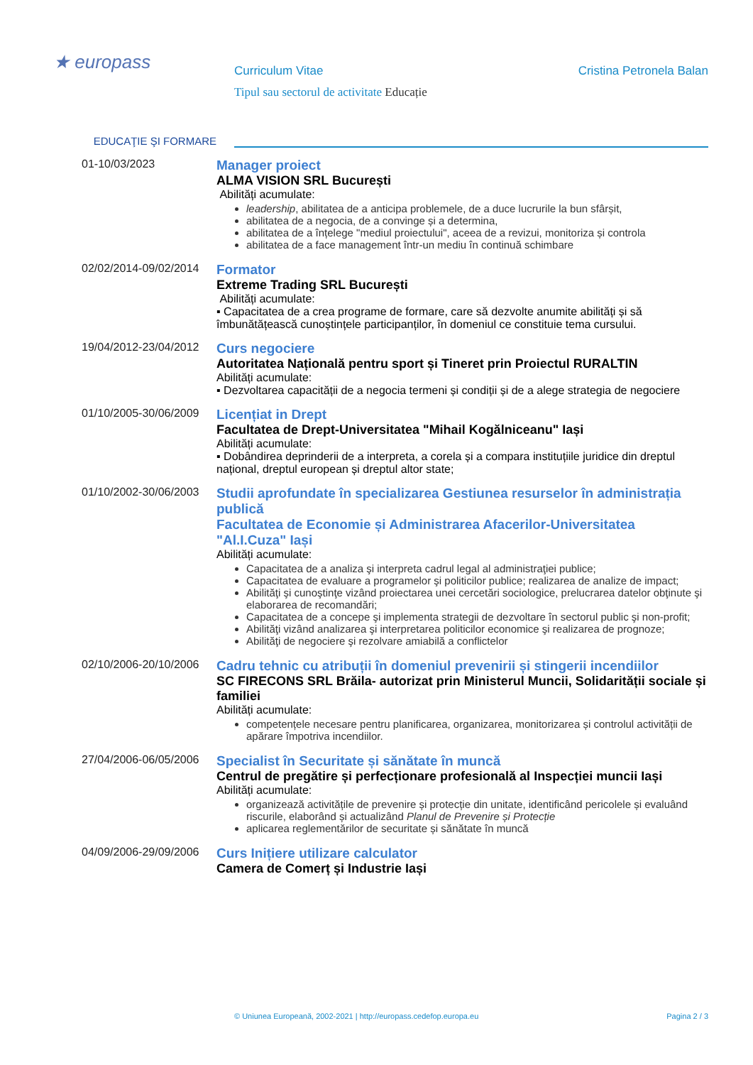★ europass
Curriculum Vitae Cristina Petronela Balan
Tipul sau sectorul de activitate Educație
EDUCAŢIE ŞI FORMARE
01-10/03/2023
Manager proiect
ALMA VISION SRL București
Abilități acumulate:
leadership, abilitatea de a anticipa problemele, de a duce lucrurile la bun sfârșit,
abilitatea de a negocia, de a convinge și a determina,
abilitatea de a înțelege "mediul proiectului", aceea de a revizui, monitoriza și controla
abilitatea de a face management într-un mediu în continuă schimbare
02/02/2014-09/02/2014
Formator
Extreme Trading SRL București
Abilități acumulate:
▪ Capacitatea de a crea programe de formare, care să dezvolte anumite abilități și să îmbunătățească cunoștințele participanților, în domeniul ce constituie tema cursului.
19/04/2012-23/04/2012
Curs negociere
Autoritatea Națională pentru sport și Tineret prin Proiectul RURALTIN
Abilități acumulate:
▪ Dezvoltarea capacității de a negocia termeni și condiții și de a alege strategia de negociere
01/10/2005-30/06/2009
Licențiat in Drept
Facultatea de Drept-Universitatea "Mihail Kogălniceanu" Iași
Abilități acumulate:
▪ Dobândirea deprinderii de a interpreta, a corela și a compara instituțiile juridice din dreptul național, dreptul european și dreptul altor state;
01/10/2002-30/06/2003
Studii aprofundate în specializarea Gestiunea resurselor în administrația publică
Facultatea de Economie și Administrarea Afacerilor-Universitatea "Al.I.Cuza" Iași
Abilități acumulate:
Capacitatea de a analiza şi interpreta cadrul legal al administraţiei publice;
Capacitatea de evaluare a programelor şi politicilor publice; realizarea de analize de impact;
Abilităţi şi cunoştinţe vizând proiectarea unei cercetări sociologice, prelucrarea datelor obţinute şi elaborarea de recomandări;
Capacitatea de a concepe şi implementa strategii de dezvoltare în sectorul public şi non-profit;
Abilităţi vizând analizarea şi interpretarea politicilor economice şi realizarea de prognoze;
Abilităţi de negociere şi rezolvare amiabilă a conflictelor
02/10/2006-20/10/2006
Cadru tehnic cu atribuții în domeniul prevenirii și stingerii incendiilor
SC FIRECONS SRL Brăila- autorizat prin Ministerul Muncii, Solidarității sociale și familiei
Abilități acumulate:
competențele necesare pentru planificarea, organizarea, monitorizarea și controlul activității de apărare împotriva incendiilor.
27/04/2006-06/05/2006
Specialist în Securitate și sănătate în muncă
Centrul de pregătire și perfecționare profesională al Inspecției muncii Iași
Abilități acumulate:
organizează activitățile de prevenire și protecție din unitate, identificând pericolele și evaluând riscurile, elaborând și actualizând Planul de Prevenire și Protecție
aplicarea reglementărilor de securitate și sănătate în muncă
04/09/2006-29/09/2006
Curs Inițiere utilizare calculator
Camera de Comerț și Industrie Iași
© Uniunea Europeană, 2002-2021 | http://europass.cedefop.europa.eu Pagina 2 / 3